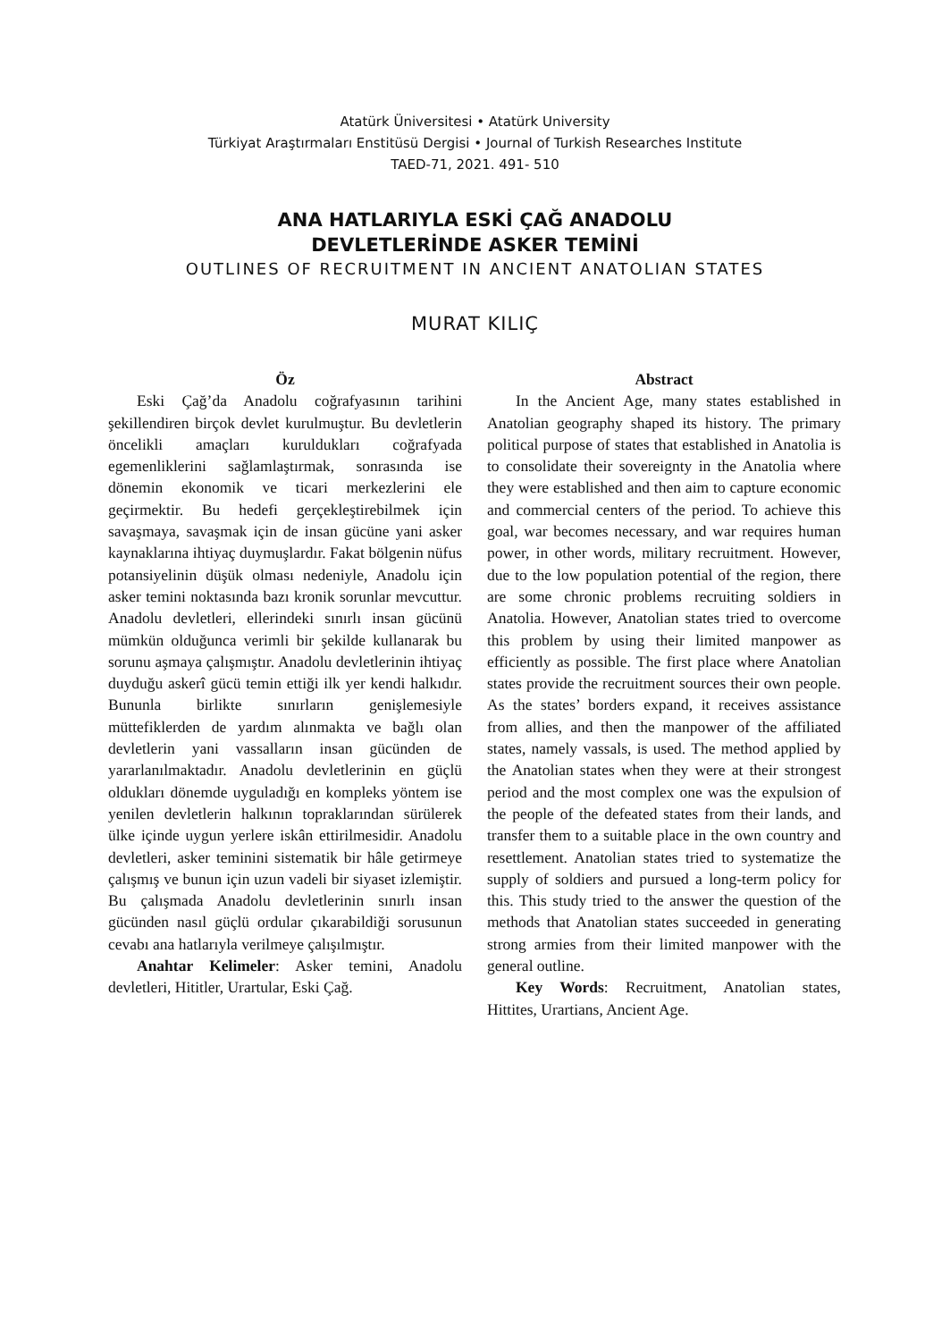Atatürk Üniversitesi • Atatürk University
Türkiyat Araştırmaları Enstitüsü Dergisi • Journal of Turkish Researches Institute
TAED-71, 2021. 491- 510
ANA HATLARIYLA ESKİ ÇAĞ ANADOLU
DEVLETLERİNDE ASKER TEMİNİ
OUTLINES OF RECRUITMENT IN ANCIENT ANATOLIAN STATES
MURAT KILIÇ
Öz
Eski Çağ’da Anadolu coğrafyasının tarihini şekillendiren birçok devlet kurulmuştur. Bu devletlerin öncelikli amaçları kuruldukları coğrafyada egemenliklerini sağlamlaştırmak, sonrasında ise dönemin ekonomik ve ticari merkezlerini ele geçirmektir. Bu hedefi gerçekleştirebilmek için savaşmaya, savaşmak için de insan gücüne yani asker kaynaklarına ihtiyaç duymuşlardır. Fakat bölgenin nüfus potansiyelinin düşük olması nedeniyle, Anadolu için asker temini noktasında bazı kronik sorunlar mevcuttur. Anadolu devletleri, ellerindeki sınırlı insan gücünü mümkün olduğunca verimli bir şekilde kullanarak bu sorunu aşmaya çalışmıştır. Anadolu devletlerinin ihtiyaç duyduğu askerî gücü temin ettiği ilk yer kendi halkıdır. Bununla birlikte sınırların genişlemesiyle müttefiklerden de yardım alınmakta ve bağlı olan devletlerin yani vassalların insan gücünden de yararlanılmaktadır. Anadolu devletlerinin en güçlü oldukları dönemde uyguladığı en kompleks yöntem ise yenilen devletlerin halkının topraklarından sürülerek ülke içinde uygun yerlere iskân ettirilmesidir. Anadolu devletleri, asker teminini sistematik bir hâle getirmeye çalışmış ve bunun için uzun vadeli bir siyaset izlemiştir. Bu çalışmada Anadolu devletlerinin sınırlı insan gücünden nasıl güçlü ordular çıkarabildiği sorusunun cevabı ana hatlarıyla verilmeye çalışılmıştır.
Anahtar Kelimeler: Asker temini, Anadolu devletleri, Hititler, Urartular, Eski Çağ.
Abstract
In the Ancient Age, many states established in Anatolian geography shaped its history. The primary political purpose of states that established in Anatolia is to consolidate their sovereignty in the Anatolia where they were established and then aim to capture economic and commercial centers of the period. To achieve this goal, war becomes necessary, and war requires human power, in other words, military recruitment. However, due to the low population potential of the region, there are some chronic problems recruiting soldiers in Anatolia. However, Anatolian states tried to overcome this problem by using their limited manpower as efficiently as possible. The first place where Anatolian states provide the recruitment sources their own people. As the states’ borders expand, it receives assistance from allies, and then the manpower of the affiliated states, namely vassals, is used. The method applied by the Anatolian states when they were at their strongest period and the most complex one was the expulsion of the people of the defeated states from their lands, and transfer them to a suitable place in the own country and resettlement. Anatolian states tried to systematize the supply of soldiers and pursued a long-term policy for this. This study tried to the answer the question of the methods that Anatolian states succeeded in generating strong armies from their limited manpower with the general outline.
Key Words: Recruitment, Anatolian states, Hittites, Urartians, Ancient Age.